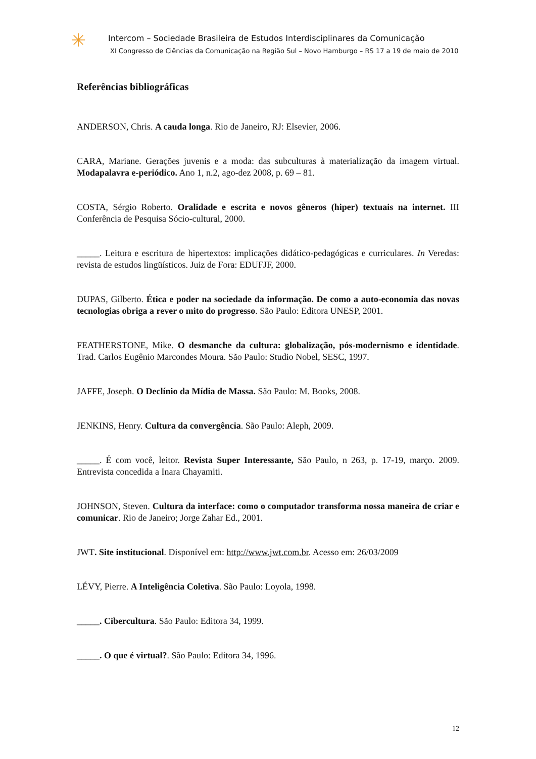✳
Intercom – Sociedade Brasileira de Estudos Interdisciplinares da Comunicação
XI Congresso de Ciências da Comunicação na Região Sul – Novo Hamburgo – RS 17 a 19 de maio de 2010
Referências bibliográficas
ANDERSON, Chris. A cauda longa. Rio de Janeiro, RJ: Elsevier, 2006.
CARA, Mariane. Gerações juvenis e a moda: das subculturas à materialização da imagem virtual. Modapalavra e-periódico. Ano 1, n.2, ago-dez 2008, p. 69 – 81.
COSTA, Sérgio Roberto. Oralidade e escrita e novos gêneros (hiper) textuais na internet. III Conferência de Pesquisa Sócio-cultural, 2000.
_____. Leitura e escritura de hipertextos: implicações didático-pedagógicas e curriculares. In Veredas: revista de estudos lingüísticos. Juiz de Fora: EDUFJF, 2000.
DUPAS, Gilberto. Ética e poder na sociedade da informação. De como a auto-economia das novas tecnologias obriga a rever o mito do progresso. São Paulo: Editora UNESP, 2001.
FEATHERSTONE, Mike. O desmanche da cultura: globalização, pós-modernismo e identidade. Trad. Carlos Eugênio Marcondes Moura. São Paulo: Studio Nobel, SESC, 1997.
JAFFE, Joseph. O Declínio da Mídia de Massa. São Paulo: M. Books, 2008.
JENKINS, Henry. Cultura da convergência. São Paulo: Aleph, 2009.
_____. É com você, leitor. Revista Super Interessante, São Paulo, n 263, p. 17-19, março. 2009. Entrevista concedida a Inara Chayamiti.
JOHNSON, Steven. Cultura da interface: como o computador transforma nossa maneira de criar e comunicar. Rio de Janeiro; Jorge Zahar Ed., 2001.
JWT. Site institucional. Disponível em: http://www.jwt.com.br. Acesso em: 26/03/2009
LÉVY, Pierre. A Inteligência Coletiva. São Paulo: Loyola, 1998.
_____. Cibercultura. São Paulo: Editora 34, 1999.
_____. O que é virtual?. São Paulo: Editora 34, 1996.
12